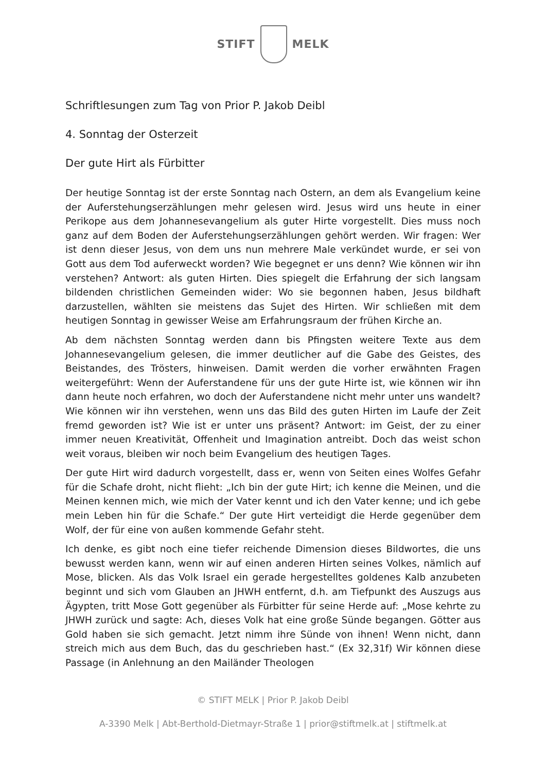STIFT MELK
Schriftlesungen zum Tag von Prior P. Jakob Deibl
4. Sonntag der Osterzeit
Der gute Hirt als Fürbitter
Der heutige Sonntag ist der erste Sonntag nach Ostern, an dem als Evangelium keine der Auferstehungserzählungen mehr gelesen wird. Jesus wird uns heute in einer Perikope aus dem Johannesevangelium als guter Hirte vorgestellt. Dies muss noch ganz auf dem Boden der Auferstehungserzählungen gehört werden. Wir fragen: Wer ist denn dieser Jesus, von dem uns nun mehrere Male verkündet wurde, er sei von Gott aus dem Tod auferweckt worden? Wie begegnet er uns denn? Wie können wir ihn verstehen? Antwort: als guten Hirten. Dies spiegelt die Erfahrung der sich langsam bildenden christlichen Gemeinden wider: Wo sie begonnen haben, Jesus bildhaft darzustellen, wählten sie meistens das Sujet des Hirten. Wir schließen mit dem heutigen Sonntag in gewisser Weise am Erfahrungsraum der frühen Kirche an.
Ab dem nächsten Sonntag werden dann bis Pfingsten weitere Texte aus dem Johannesevangelium gelesen, die immer deutlicher auf die Gabe des Geistes, des Beistandes, des Trösters, hinweisen. Damit werden die vorher erwähnten Fragen weitergeführt: Wenn der Auferstandene für uns der gute Hirte ist, wie können wir ihn dann heute noch erfahren, wo doch der Auferstandene nicht mehr unter uns wandelt? Wie können wir ihn verstehen, wenn uns das Bild des guten Hirten im Laufe der Zeit fremd geworden ist? Wie ist er unter uns präsent? Antwort: im Geist, der zu einer immer neuen Kreativität, Offenheit und Imagination antreibt. Doch das weist schon weit voraus, bleiben wir noch beim Evangelium des heutigen Tages.
Der gute Hirt wird dadurch vorgestellt, dass er, wenn von Seiten eines Wolfes Gefahr für die Schafe droht, nicht flieht: „Ich bin der gute Hirt; ich kenne die Meinen, und die Meinen kennen mich, wie mich der Vater kennt und ich den Vater kenne; und ich gebe mein Leben hin für die Schafe.“ Der gute Hirt verteidigt die Herde gegenüber dem Wolf, der für eine von außen kommende Gefahr steht.
Ich denke, es gibt noch eine tiefer reichende Dimension dieses Bildwortes, die uns bewusst werden kann, wenn wir auf einen anderen Hirten seines Volkes, nämlich auf Mose, blicken. Als das Volk Israel ein gerade hergestelltes goldenes Kalb anzubeten beginnt und sich vom Glauben an JHWH entfernt, d.h. am Tiefpunkt des Auszugs aus Ägypten, tritt Mose Gott gegenüber als Fürbitter für seine Herde auf: „Mose kehrte zu JHWH zurück und sagte: Ach, dieses Volk hat eine große Sünde begangen. Götter aus Gold haben sie sich gemacht. Jetzt nimm ihre Sünde von ihnen! Wenn nicht, dann streich mich aus dem Buch, das du geschrieben hast.“ (Ex 32,31f) Wir können diese Passage (in Anlehnung an den Mailänder Theologen
© STIFT MELK | Prior P. Jakob Deibl
A-3390 Melk | Abt-Berthold-Dietmayr-Straße 1 | prior@stiftmelk.at | stiftmelk.at